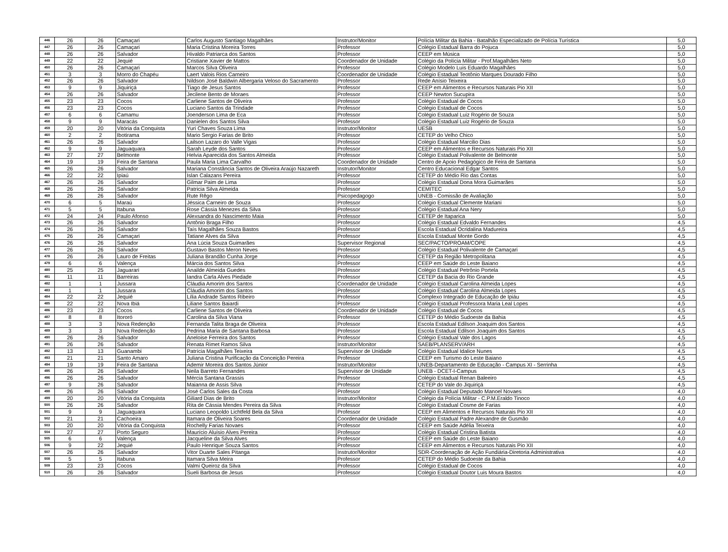| 446 | 26 | 26 | Camaçari | Carlos Augusto Santiago Magalhães | Instrutor/Monitor | Polícia Militar da Bahia - Batalhão Especializado de Polícia Turística | 5,0 |
| 447 | 26 | 26 | Camaçari | Maria Cristina Moreira Torres | Professor | Colégio Estadual Barra do Pojuca | 5,0 |
| 448 | 26 | 26 | Salvador | Hivaldo Patriarca dos Santos | Professor | CEEP em Música | 5,0 |
| 449 | 22 | 22 | Jequié | Cristiane Xavier de Mattos | Coordenador de Unidade | Colégio da Polícia Militar - Prof.Magalhães Neto | 5,0 |
| 450 | 26 | 26 | Camaçari | Marcos Silva Oliveira | Professor | Colégio Modelo Luis Eduardo Magalhães | 5,0 |
| 451 | 3 | 3 | Morro do Chapéu | Laert Valois Rios Carneiro | Coordenador de Unidade | Colégio Estadual Teotônio Marques Dourado Filho | 5,0 |
| 452 | 26 | 26 | Salvador | Nildson José Baldwin Albergaria Veloso do Sacramento | Professor | Rede Anísio Teixeira | 5,0 |
| 453 | 9 | 9 | Jiquiriçá | Tiago de Jesus Santos | Professor | CEEP em Alimentos e Recursos Naturais Pio XII | 5,0 |
| 454 | 26 | 26 | Salvador | Jecilene Bento de Moraes | Professor | CEEP Newton Sucupira | 5,0 |
| 455 | 23 | 23 | Cocos | Carliene Santos de Oliveira | Professor | Colégio Estadual de Cocos | 5,0 |
| 456 | 23 | 23 | Cocos | Luciano Santos da Trindade | Professor | Colégio Estadual de Cocos | 5,0 |
| 457 | 6 | 6 | Camamu | Joenderson Lima de Eca | Professor | Colégio Estadual Luiz Rogério de Souza | 5,0 |
| 458 | 9 | 9 | Maracás | Danielen dos Santos Silva | Professor | Colégio Estadual Luiz Rogério de Souza | 5,0 |
| 459 | 20 | 20 | Vitória da Conquista | Yuri Chaves Souza Lima | Instrutor/Monitor | UESB | 5,0 |
| 460 | 2 | 2 | Ibotirama | Mario Sergio Farias de Brito | Professor | CETEP do Velho Chico | 5,0 |
| 461 | 26 | 26 | Salvador | Lailson Lazaro do Valle Vigas | Professor | Colégio Estadual Marcilio Dias | 5,0 |
| 462 | 9 | 9 | Jaguaquara | Sarah Leyde dos Santos | Professor | CEEP em Alimentos e Recursos Naturais Pio XII | 5,0 |
| 463 | 27 | 27 | Belmonte | Helvia Aparecida dos Santos Almeida | Professor | Colégio Estadual Polivalente de Belmonte | 5,0 |
| 464 | 19 | 19 | Feira de Santana | Paula Maria Lima Carvalho | Coordenador de Unidade | Centro de Apoio Pedagógico de Feira de Santana | 5,0 |
| 465 | 26 | 26 | Salvador | Mariana Constância Santos de Oliveira Araújo Nazareth | Instrutor/Monitor | Centro Educacional Edgar Santos | 5,0 |
| 466 | 22 | 22 | Ipiaú | Islan Calazans Pereira | Professor | CETEP do Médio Rio das Contas | 5,0 |
| 467 | 26 | 26 | Salvador | Gilmar Paim de Lima | Professor | Colégio Estadual Dona Mora Guimarães | 5,0 |
| 468 | 26 | 26 | Salvador | Patricia Silva Almeida | Professor | CEMITEC | 5,0 |
| 469 | 26 | 26 | Salvador | Rute Rêgo | Psicopedagogo | UNEB - Comissão de Avaliação | 5,0 |
| 470 | 6 | 5 | Maraú | Jéssica Carneiro de Souza | Professor | Colégio Estadual Clemente Mariani | 5,0 |
| 471 | 5 | 5 | Itabuna | Rose Cássia Menezes da Silva | Professor | Colégio Estadual Ana Nery | 5,0 |
| 472 | 24 | 24 | Paulo Afonso | Alexsandra do Nascimento Maia | Professor | CETEP de Itaparica | 5,0 |
| 473 | 26 | 26 | Salvador | Antônio Braga Filho | Professor | Colégio Estadual Edvaldo Fernandes | 4,5 |
| 474 | 26 | 26 | Salvador | Taís Magalhães Souza Bastos | Professor | Escola Estadual Ocridalina Madureira | 4,5 |
| 475 | 26 | 26 | Camaçari | Tatiane Alves da Silva | Professor | Escola Estadual Monte Gordo | 4,5 |
| 476 | 26 | 26 | Salvador | Ana Lúcia Souza Guimarães | Supervisor Regional | SEC/PACTO/PROAM/COPE | 4,5 |
| 477 | 26 | 26 | Salvador | Gustavo Bastos Meron Neves | Professor | Colégio Estadual Polivalente de Camaçari | 4,5 |
| 478 | 26 | 26 | Lauro de Freitas | Juliana Brandão Cunha Jorge | Professor | CETEP da Região Metropolitana | 4,5 |
| 479 | 6 | 6 | Valença | Márcia dos Santos Silva | Professor | CEEP em Saúde do Leste Baiano | 4,5 |
| 480 | 25 | 25 | Jaguarari | Anailde Almeida Guedes | Professor | Colégio Estadual Petrônio Portela | 4,5 |
| 481 | 11 | 11 | Barreiras | Iandra Carla Alves Piedade | Professor | CETEP da Bacia do Rio Grande | 4,5 |
| 482 | 1 | 1 | Jussara | Cláudia Amorim dos Santos | Coordenador de Unidade | Colégio Estadual Carolina Almeida Lopes | 4,5 |
| 483 | 1 | 1 | Jussara | Cláudia Amorim dos Santos | Professor | Colégio Estadual Carolina Almeida Lopes | 4,5 |
| 484 | 22 | 22 | Jequié | Lília Andrade Santos Ribeiro | Professor | Complexo Integrado de Educação de Ipiáu | 4,5 |
| 485 | 22 | 22 | Nova Ibiá | Liliane Santos Baiardi | Professor | Colégio Estadual Professora Maria Leal Lopes | 4,5 |
| 486 | 23 | 23 | Cocos | Carliene Santos de Oliveira | Coordenador de Unidade | Colégio Estadual de Cocos | 4,5 |
| 487 | 8 | 8 | Itororó | Carolina da Silva Viana | Professor | CETEP do Médio Sudoeste da Bahia | 4,5 |
| 488 | 3 | 3 | Nova Redenção | Fernanda Talita Braga de Oliveira | Professor | Escola Estadual Edilson Joaquim dos Santos | 4,5 |
| 489 | 3 | 3 | Nova Redenção | Pedrina Maria de Santana Barbosa | Professor | Escola Estadual Edilson Joaquim dos Santos | 4,5 |
| 490 | 26 | 26 | Salvador | Aneloise Ferreira dos Santos | Professor | Colégio Estadual Vale dos Lagos | 4,5 |
| 491 | 26 | 26 | Salvador | Renata Rimet Ramos Silva | Instrutor/Monitor | SAEB/PLANSERV/ARH | 4,5 |
| 492 | 13 | 13 | Guanambi | Patrícia Magalhães Teixeira | Supervisor de Unidade | Colégio Estadual Idalice Nunes | 4,5 |
| 493 | 21 | 21 | Santo Amaro | Juliana Cristina Purificação da Conceição Pereira | Professor | CEEP em Turismo do Leste Baiano | 4,5 |
| 494 | 19 | 19 | Feira de Santana | Ademir Moreira dos Santos Júnior | Instrutor/Monitor | UNEB-Departamento de Educação - Campus XI - Serrinha | 4,5 |
| 495 | 26 | 26 | Salvador | Neila Barreto Fernandes | Supervisor de Unidade | UNEB - DCET-I-Campus | 4,5 |
| 496 | 26 | 26 | Salvador | Mércia Santana Grassis | Professor | Colégio Estadual Renan Baleeiro | 4,5 |
| 497 | 9 | 26 | Salvador | Maianna de Assis Silva | Professor | CETEP do Vale do Jiquiriçá | 4,5 |
| 498 | 26 | 26 | Salvador | José Carlos Sales da Costa | Professor | Colégio Estadual Deputado Manoel Novaes | 4,0 |
| 499 | 20 | 20 | Vitória da Conquista | Giliard Dias de Brito | Instrutor/Monitor | Colégio da Polícia Militar - C.P.M.Eraldo Tinoco | 4,0 |
| 500 | 26 | 26 | Salvador | Rita de Cássia Mendes Pereira da Silva | Professor | Colégio Estadual Cosme de Farias | 4,0 |
| 501 | 9 | 9 | Jaguaquara | Luciano Leopoldo Lichtfeld Bela da Silva | Professor | CEEP em Alimentos e Recursos Naturais Pio XII | 4,0 |
| 502 | 21 | 21 | Cachoeira | Itamara de Oliveira Soares | Coordenador de Unidade | Colégio Estadual Padre Alexandre de Gusmão | 4,0 |
| 503 | 20 | 20 | Vitória da Conquista | Rochelly Farias Novaes | Professor | CEEP em Saúde Adélia Teixeira | 4,0 |
| 504 | 27 | 27 | Porto Seguro | Maurício Aluísio Alves Pereira | Professor | Colégio Estadual Cristina Batista | 4,0 |
| 505 | 6 | 6 | Valença | Jacqueline da Silva Alves | Professor | CEEP em Saúde do Leste Baiano | 4,0 |
| 506 | 9 | 22 | Jequié | Paulo Henrique Souza Santos | Professor | CEEP em Alimentos e Recursos Naturais Pio XII | 4,0 |
| 507 | 26 | 26 | Salvador | Vitor Duarte Sales Pitanga | Instrutor/Monitor | SDR-Coordenação de Ação Fundiária-Diretoria Administrativa | 4,0 |
| 508 | 5 | 5 | Itabuna | Itamara Silva Meira | Professor | CETEP do Médio Sudoeste da Bahia | 4,0 |
| 509 | 23 | 23 | Cocos | Valmi Queiroz da Silva | Professor | Colégio Estadual de Cocos | 4,0 |
| 510 | 26 | 26 | Salvador | Sueli Barbosa de Jesus | Professor | Colégio Estadual Doutor Luis Moura Bastos | 4,0 |